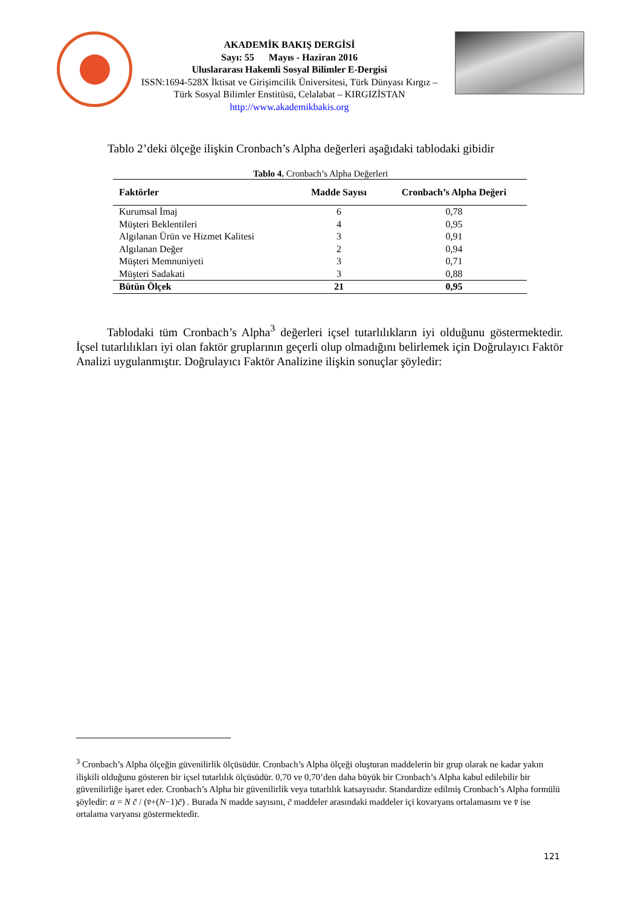AKADEMİK BAKIŞ DERGİSİ
Sayı: 55 Mayıs - Haziran 2016
Uluslararası Hakemli Sosyal Bilimler E-Dergisi
ISSN:1694-528X İktisat ve Girişimcilik Üniversitesi, Türk Dünyası Kırgız – Türk Sosyal Bilimler Enstitüsü, Celalabat – KIRGIZİSTAN
http://www.akademikbakis.org
Tablo 2’deki ölçeğe ilişkin Cronbach’s Alpha değerleri aşağıdaki tablodaki gibidir
Tablo 4. Cronbach’s Alpha Değerleri
| Faktörler | Madde Sayısı | Cronbach’s Alpha Değeri |
| --- | --- | --- |
| Kurumsal İmaj | 6 | 0,78 |
| Müşteri Beklentileri | 4 | 0,95 |
| Algılanan Ürün ve Hizmet Kalitesi | 3 | 0,91 |
| Algılanan Değer | 2 | 0,94 |
| Müşteri Memnuniyeti | 3 | 0,71 |
| Müşteri Sadakati | 3 | 0,88 |
| Bütün Ölçek | 21 | 0,95 |
Tablodaki tüm Cronbach’s Alpha<sup>3</sup> değerleri içsel tutarlılıkların iyi olduğunu göstermektedir. İçsel tutarlılıkları iyi olan faktör gruplarının geçerli olup olmadığını belirlemek için Doğrulayıcı Faktör Analizi uygulanmıştır. Doğrulayıcı Faktör Analizine ilişkin sonuçlar şöyledir:
<sup>3</sup> Cronbach’s Alpha ölçeğin güvenilirlik ölçüsüdür. Cronbach’s Alpha ölçeği oluşturan maddelerin bir grup olarak ne kadar yakın ilişkili olduğunu gösteren bir içsel tutarlılık ölçüsüdür. 0,70 ve 0,70’den daha büyük bir Cronbach’s Alpha kabul edilebilir bir güvenilirliğe işaret eder. Cronbach’s Alpha bir güvenilirlik veya tutarlılık katsayısıdır. Standardize edilmiş Cronbach’s Alpha formülü şöyledir: α = N c̄ / (v̄+(N−1)c̄) . Burada N madde sayısını, c̄ maddeler arasındaki maddeler içi kovaryans ortalamasını ve v̄ ise ortalama varyansı göstermektedir.
121